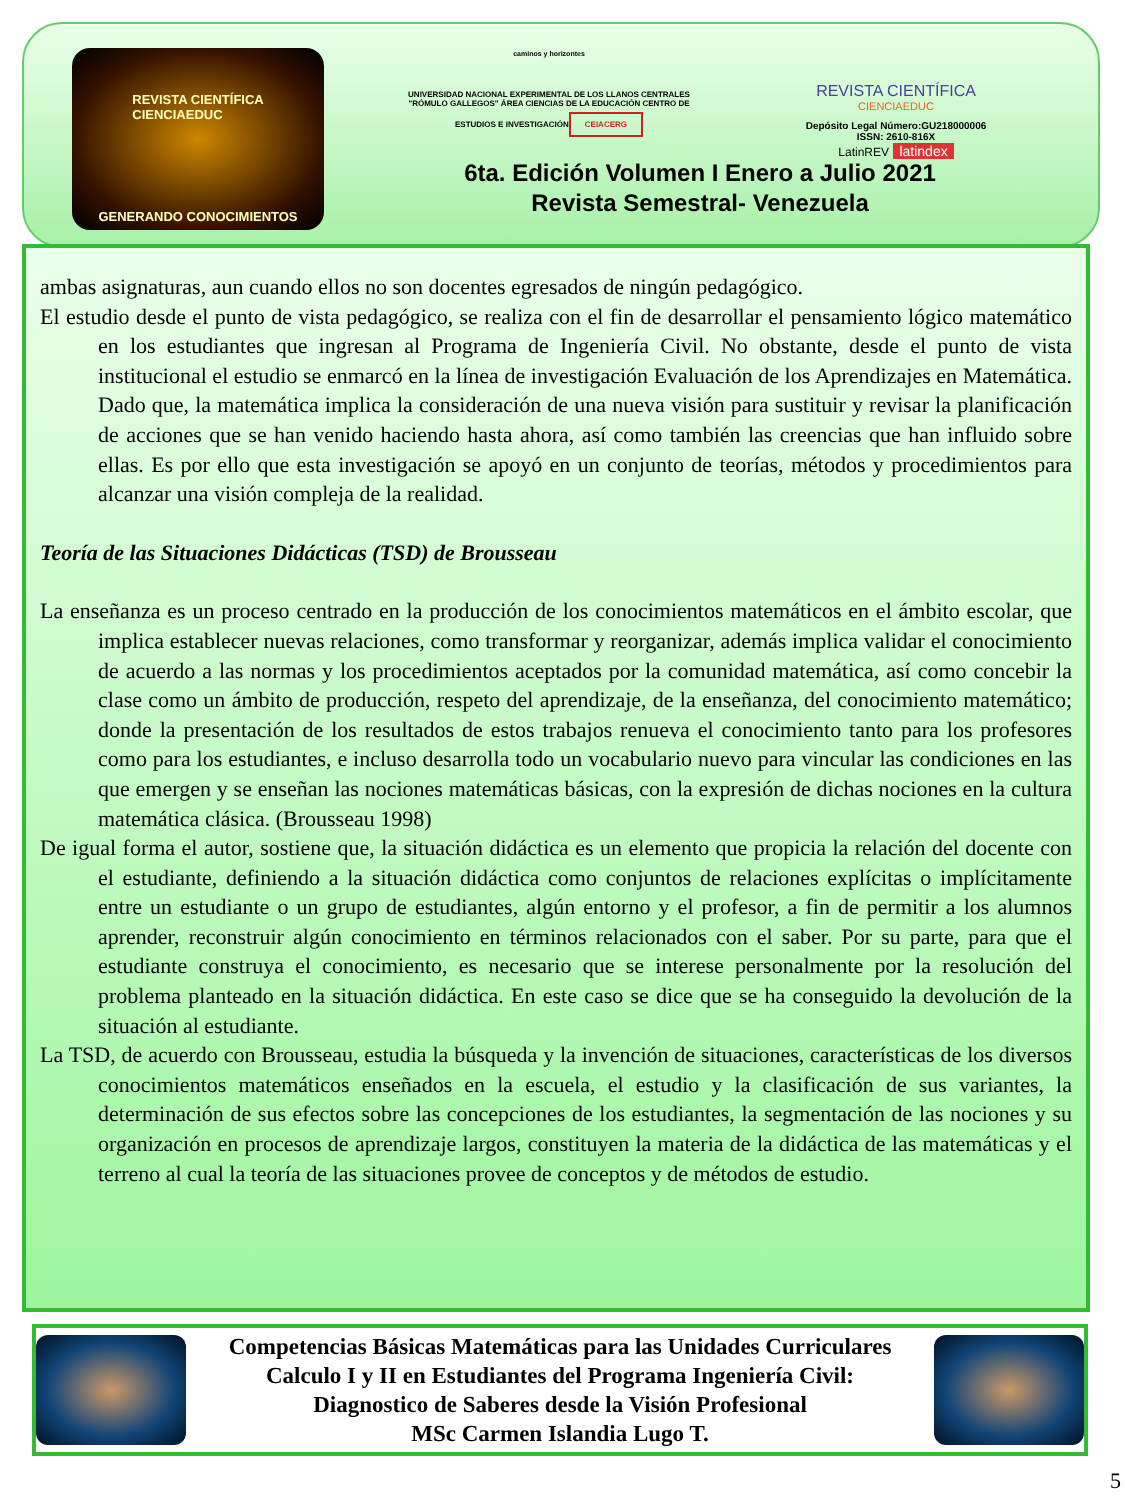REVISTA CIENTÍFICA
CIENCIAEDUC
GENERANDO CONOCIMIENTOS
caminos y horizontes
UNIVERSIDAD NACIONAL EXPERIMENTAL DE LOS LLANOS CENTRALES "RÓMULO GALLEGOS" ÁREA CIENCIAS DE LA EDUCACIÓN CENTRO DE ESTUDIOS E INVESTIGACIÓN
CEIACERG
REVISTA CIENTÍFICA
CIENCIAEDUC
Depósito Legal Número:GU218000006
ISSN: 2610-816X
LatinREV latindex
6ta. Edición Volumen I Enero a Julio 2021
Revista Semestral- Venezuela
ambas asignaturas, aun cuando ellos no son docentes egresados de ningún pedagógico.
El estudio desde el punto de vista pedagógico, se realiza con el fin de desarrollar el pensamiento lógico matemático en los estudiantes que ingresan al Programa de Ingeniería Civil. No obstante, desde el punto de vista institucional el estudio se enmarcó en la línea de investigación Evaluación de los Aprendizajes en Matemática. Dado que, la matemática implica la consideración de una nueva visión para sustituir y revisar la planificación de acciones que se han venido haciendo hasta ahora, así como también las creencias que han influido sobre ellas. Es por ello que esta investigación se apoyó en un conjunto de teorías, métodos y procedimientos para alcanzar una visión compleja de la realidad.
Teoría de las Situaciones Didácticas (TSD) de Brousseau
La enseñanza es un proceso centrado en la producción de los conocimientos matemáticos en el ámbito escolar, que implica establecer nuevas relaciones, como transformar y reorganizar, además implica validar el conocimiento de acuerdo a las normas y los procedimientos aceptados por la comunidad matemática, así como concebir la clase como un ámbito de producción, respeto del aprendizaje, de la enseñanza, del conocimiento matemático; donde la presentación de los resultados de estos trabajos renueva el conocimiento tanto para los profesores como para los estudiantes, e incluso desarrolla todo un vocabulario nuevo para vincular las condiciones en las que emergen y se enseñan las nociones matemáticas básicas, con la expresión de dichas nociones en la cultura matemática clásica. (Brousseau 1998)
De igual forma el autor, sostiene que, la situación didáctica es un elemento que propicia la relación del docente con el estudiante, definiendo a la situación didáctica como conjuntos de relaciones explícitas o implícitamente entre un estudiante o un grupo de estudiantes, algún entorno y el profesor, a fin de permitir a los alumnos aprender, reconstruir algún conocimiento en términos relacionados con el saber. Por su parte, para que el estudiante construya el conocimiento, es necesario que se interese personalmente por la resolución del problema planteado en la situación didáctica. En este caso se dice que se ha conseguido la devolución de la situación al estudiante.
La TSD, de acuerdo con Brousseau, estudia la búsqueda y la invención de situaciones, características de los diversos conocimientos matemáticos enseñados en la escuela, el estudio y la clasificación de sus variantes, la determinación de sus efectos sobre las concepciones de los estudiantes, la segmentación de las nociones y su organización en procesos de aprendizaje largos, constituyen la materia de la didáctica de las matemáticas y el terreno al cual la teoría de las situaciones provee de conceptos y de métodos de estudio.
Competencias Básicas Matemáticas para las Unidades Curriculares
Calculo I y II en Estudiantes del Programa Ingeniería Civil:
Diagnostico de Saberes desde la Visión Profesional
MSc Carmen Islandia Lugo T.
5